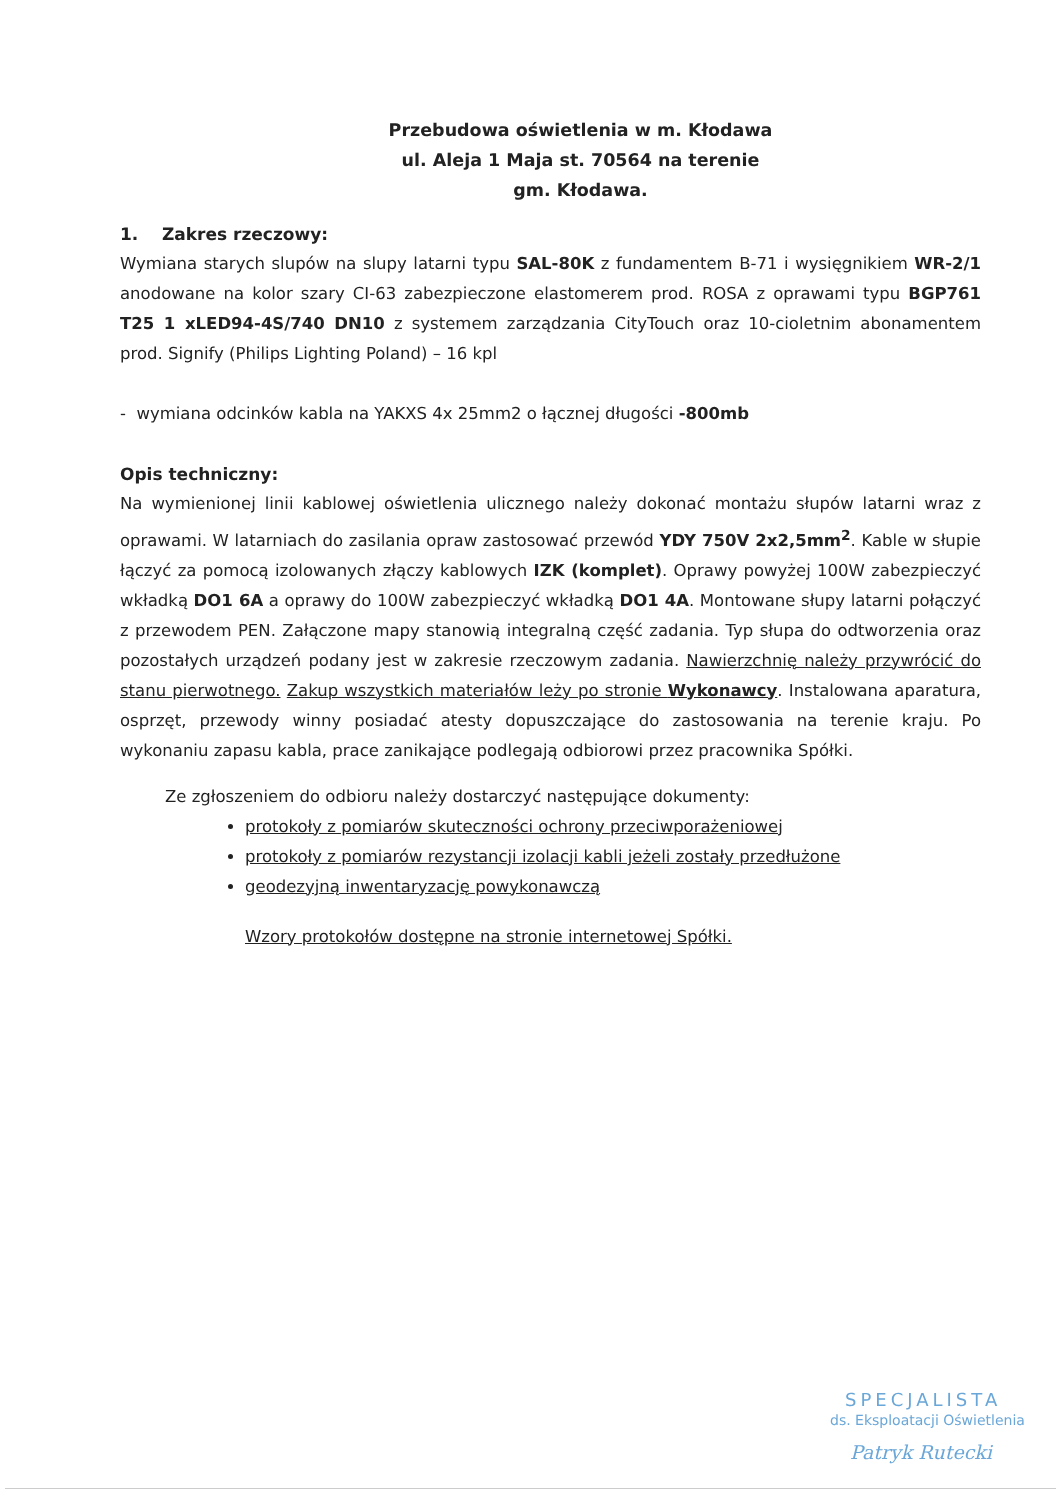Przebudowa oświetlenia w m. Kłodawa
ul. Aleja 1 Maja st. 70564 na terenie
gm. Kłodawa.
1. Zakres rzeczowy:
Wymiana starych slupów na slupy latarni typu SAL-80K z fundamentem B-71 i wysięgnikiem WR-2/1 anodowane na kolor szary CI-63 zabezpieczone elastomerem prod. ROSA z oprawami typu BGP761 T25 1 xLED94-4S/740 DN10 z systemem zarządzania CityTouch oraz 10-cioletnim abonamentem prod. Signify (Philips Lighting Poland) – 16 kpl
- wymiana odcinków kabla na YAKXS 4x 25mm2 o łącznej długości -800mb
Opis techniczny:
Na wymienionej linii kablowej oświetlenia ulicznego należy dokonać montażu słupów latarni wraz z oprawami. W latarniach do zasilania opraw zastosować przewód YDY 750V 2x2,5mm<sup>2</sup>. Kable w słupie łączyć za pomocą izolowanych złączy kablowych IZK (komplet). Oprawy powyżej 100W zabezpieczyć wkładką DO1 6A a oprawy do 100W zabezpieczyć wkładką DO1 4A. Montowane słupy latarni połączyć z przewodem PEN. Załączone mapy stanowią integralną część zadania. Typ słupa do odtworzenia oraz pozostałych urządzeń podany jest w zakresie rzeczowym zadania. Nawierzchnię należy przywrócić do stanu pierwotnego. Zakup wszystkich materiałów leży po stronie Wykonawcy. Instalowana aparatura, osprzęt, przewody winny posiadać atesty dopuszczające do zastosowania na terenie kraju. Po wykonaniu zapasu kabla, prace zanikające podlegają odbiorowi przez pracownika Spółki.
Ze zgłoszeniem do odbioru należy dostarczyć następujące dokumenty:
protokoły z pomiarów skuteczności ochrony przeciwporażeniowej
protokoły z pomiarów rezystancji izolacji kabli jeżeli zostały przedłużone
geodezyjną inwentaryzację powykonawczą
Wzory protokołów dostępne na stronie internetowej Spółki.
SPECJALISTA
ds. Eksploatacji Oświetlenia
Patryk Rutecki